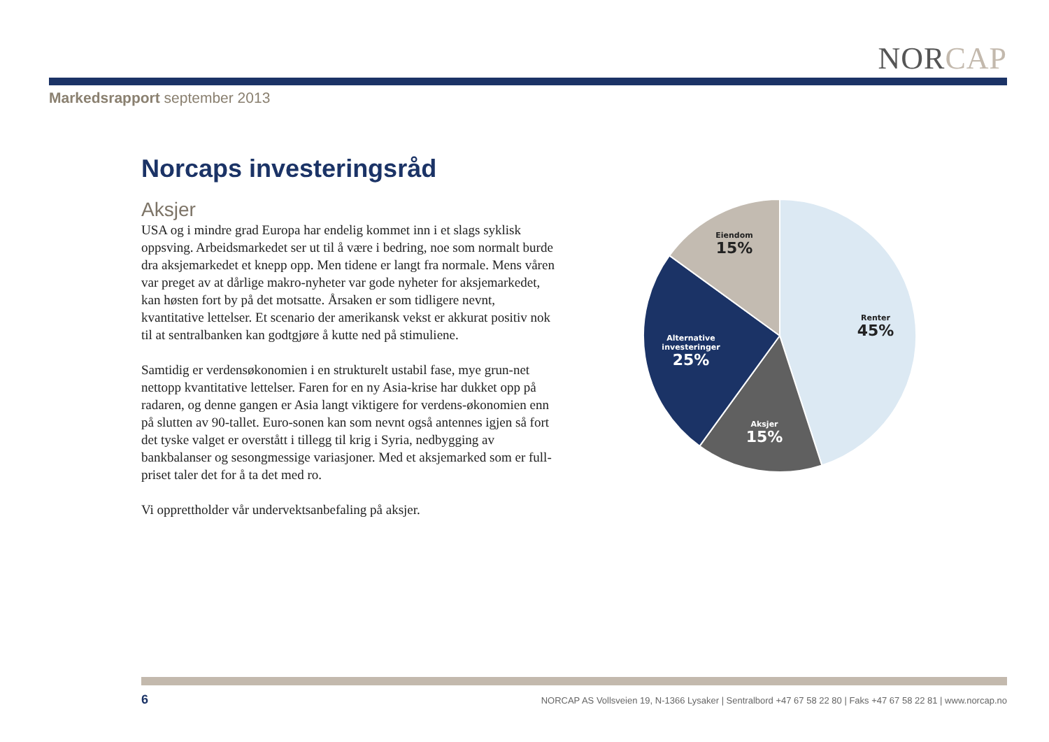NORCAP
Markedsrapport september 2013
Norcaps investeringsråd
Aksjer
USA og i mindre grad Europa har endelig kommet inn i et slags syklisk oppsving. Arbeidsmarkedet ser ut til å være i bedring, noe som normalt burde dra aksjemarkedet et knepp opp. Men tidene er langt fra normale. Mens våren var preget av at dårlige makro-nyheter var gode nyheter for aksjemarkedet, kan høsten fort by på det motsatte. Årsaken er som tidligere nevnt, kvantitative lettelser. Et scenario der amerikansk vekst er akkurat positiv nok til at sentralbanken kan godtgjøre å kutte ned på stimuliene.
Samtidig er verdensøkonomien i en strukturelt ustabil fase, mye grun-net nettopp kvantitative lettelser. Faren for en ny Asia-krise har dukket opp på radaren, og denne gangen er Asia langt viktigere for verdens-økonomien enn på slutten av 90-tallet. Euro-sonen kan som nevnt også antennes igjen så fort det tyske valget er overstått i tillegg til krig i Syria, nedbygging av bankbalanser og sesongmessige variasjoner. Med et aksjemarked som er full-priset taler det for å ta det med ro.
Vi opprettholder vår undervektsanbefaling på aksjer.
Renter
45%
Eiendom
15%
Alternative
investeringer
25%
Aksjer
15%
6 NORCAP AS Vollsveien 19, N-1366 Lysaker | Sentralbord +47 67 58 22 80 | Faks +47 67 58 22 81 | www.norcap.no